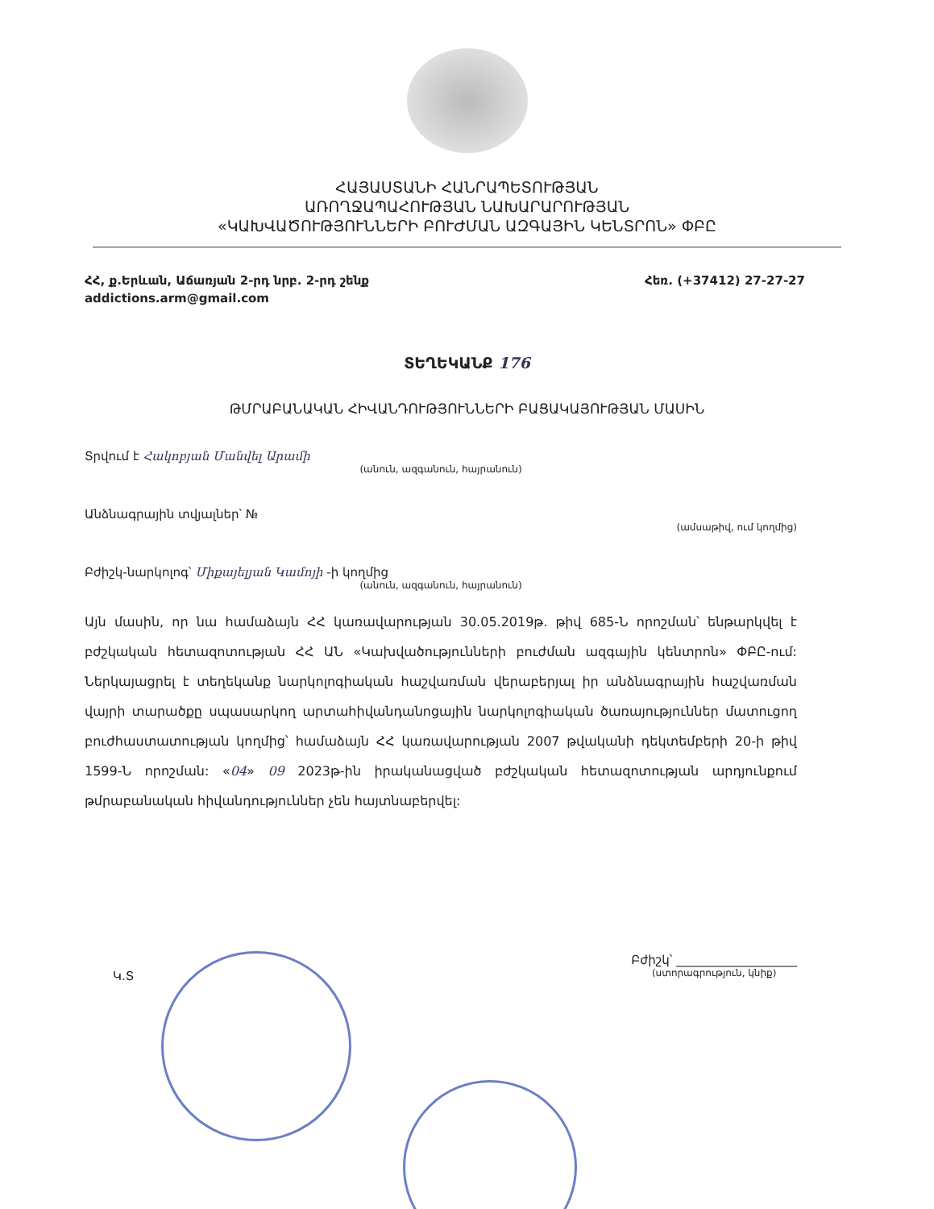ՀԱՅԱՍՏԱՆԻ ՀԱՆՐԱՊԵՏՈՒԹՅԱՆ
ԱՌՈՂՋԱՊԱՀՈՒԹՅԱՆ ՆԱԽԱՐԱՐՈՒԹՅԱՆ
«ԿԱԽՎԱԾՈՒԹՅՈՒՆՆԵՐԻ ԲՈՒԺՄԱՆ ԱԶԳԱՅԻՆ ԿԵՆՏՐՈՆ» ՓԲԸ
ՀՀ, ք.Երևան, Աճառյան 2-րդ նրբ. 2-րդ շենք
addictions.arm@gmail.com
Հեռ. (+37412) 27-27-27
ՏԵՂԵԿԱՆՔ 176
ԹՄՐԱԲԱՆԱԿԱՆ ՀԻՎԱՆԴՈՒԹՅՈՒՆՆԵՐԻ ԲԱՑԱԿԱՅՈՒԹՅԱՆ ՄԱՍԻՆ
Տրվում է Հակոբյան Մանվել Արամի
(անուն, ազգանուն, հայրանուն)
Անձնագրային տվյալներ՝ №
(ամսաթիվ, ում կողմից)
Բժիշկ-նարկոլոգ՝ Միքայելյան Կամոյի -ի կողմից
(անուն, ազգանուն, հայրանուն)
Այն մասին, որ նա համաձայն ՀՀ կառավարության 30.05.2019թ. թիվ 685-Ն որոշման՝ ենթարկվել է բժշկական հետազոտության ՀՀ ԱՆ «Կախվածությունների բուժման ազգային կենտրոն» ՓԲԸ-ում: Ներկայացրել է տեղեկանք նարկոլոգիական հաշվառման վերաբերյալ իր անձնագրային հաշվառման վայրի տարածքը սպասարկող արտահիվանդանոցային նարկոլոգիական ծառայություններ մատուցող բուժհաստատության կողմից՝ համաձայն ՀՀ կառավարության 2007 թվականի դեկտեմբերի 20-ի թիվ 1599-Ն որոշման: «04» 09 2023թ-ին իրականացված բժշկական հետազոտության արդյունքում թմրաբանական հիվանդություններ չեն հայտնաբերվել:
Կ.Տ
Բժիշկ՝ ____________________
(ստորագրություն, կնիք)